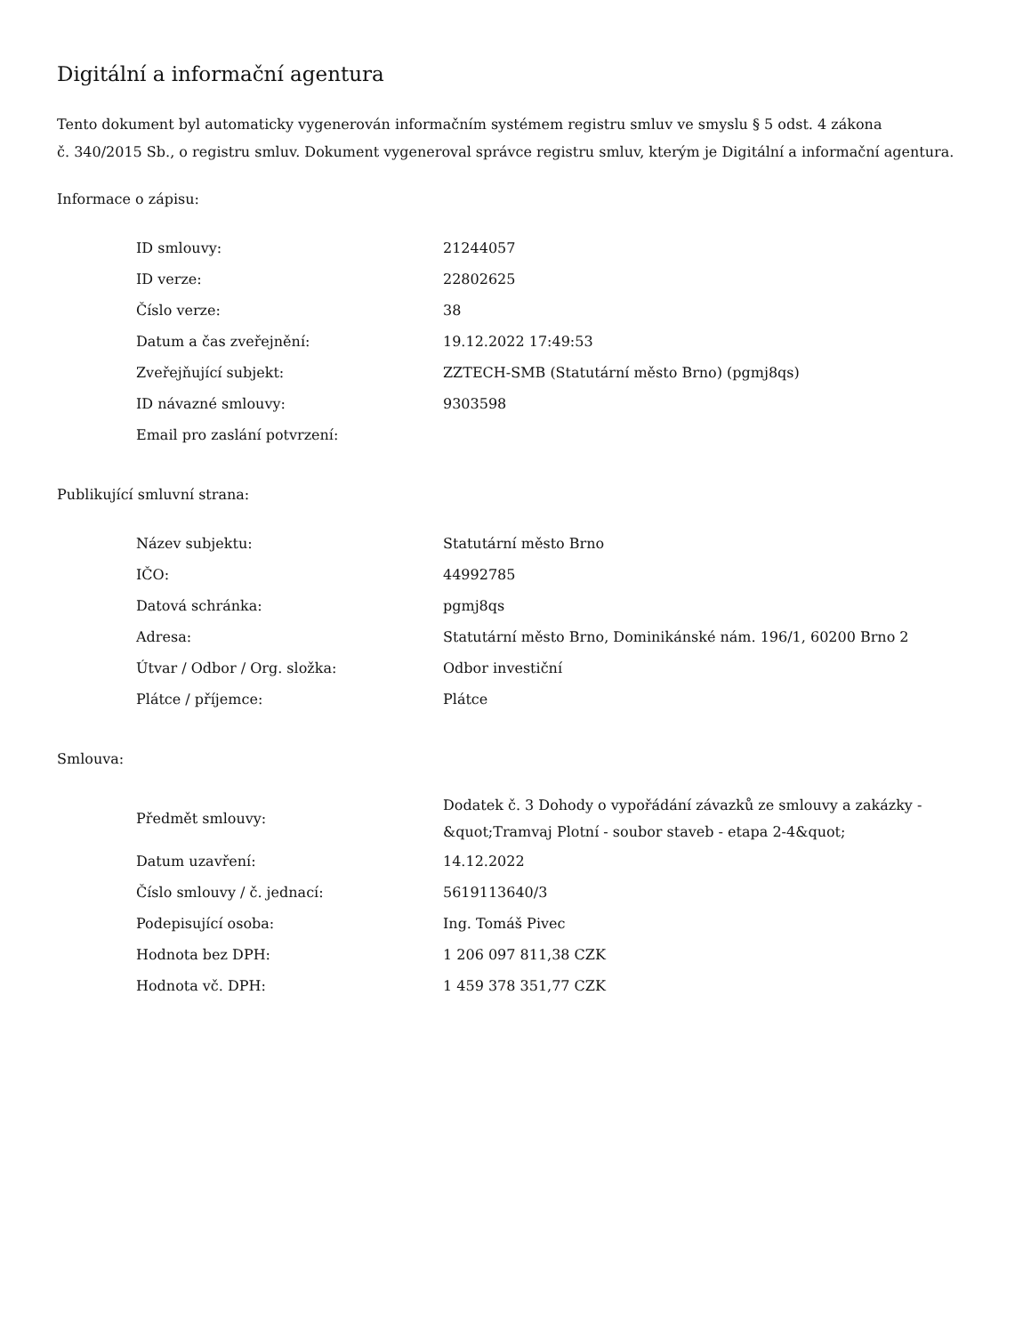Digitální a informační agentura
Tento dokument byl automaticky vygenerován informačním systémem registru smluv ve smyslu § 5 odst. 4 zákona
č. 340/2015 Sb., o registru smluv. Dokument vygeneroval správce registru smluv, kterým je Digitální a informační agentura.
Informace o zápisu:
| ID smlouvy: | 21244057 |
| ID verze: | 22802625 |
| Číslo verze: | 38 |
| Datum a čas zveřejnění: | 19.12.2022 17:49:53 |
| Zveřejňující subjekt: | ZZTECH-SMB (Statutární město Brno) (pgmj8qs) |
| ID návazné smlouvy: | 9303598 |
| Email pro zaslání potvrzení: | |
Publikující smluvní strana:
| Název subjektu: | Statutární město Brno |
| IČO: | 44992785 |
| Datová schránka: | pgmj8qs |
| Adresa: | Statutární město Brno, Dominikánské nám. 196/1, 60200 Brno 2 |
| Útvar / Odbor / Org. složka: | Odbor investiční |
| Plátce / příjemce: | Plátce |
Smlouva:
| Předmět smlouvy: | Dodatek č. 3 Dohody o vypořádání závazků ze smlouvy a zakázky - &quot;Tramvaj Plotní - soubor staveb - etapa 2-4&quot; |
| Datum uzavření: | 14.12.2022 |
| Číslo smlouvy / č. jednací: | 5619113640/3 |
| Podepisující osoba: | Ing. Tomáš Pivec |
| Hodnota bez DPH: | 1 206 097 811,38 CZK |
| Hodnota vč. DPH: | 1 459 378 351,77 CZK |